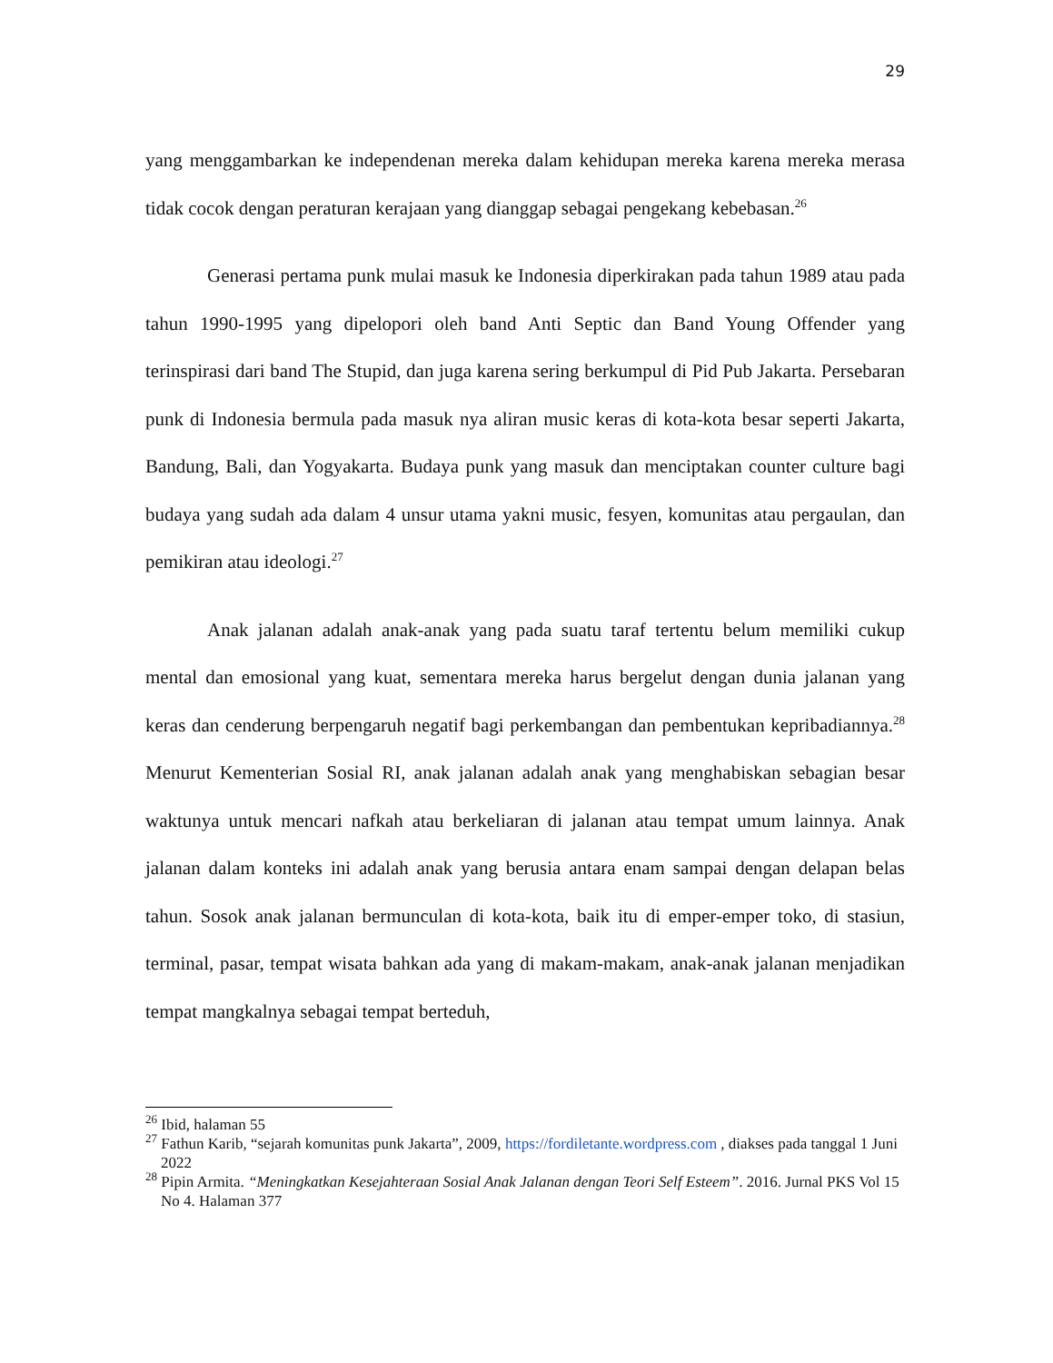29
yang menggambarkan ke independenan mereka dalam kehidupan mereka karena mereka merasa tidak cocok dengan peraturan kerajaan yang dianggap sebagai pengekang kebebasan.<sup>26</sup>
Generasi pertama punk mulai masuk ke Indonesia diperkirakan pada tahun 1989 atau pada tahun 1990-1995 yang dipelopori oleh band Anti Septic dan Band Young Offender yang terinspirasi dari band The Stupid, dan juga karena sering berkumpul di Pid Pub Jakarta. Persebaran punk di Indonesia bermula pada masuk nya aliran music keras di kota-kota besar seperti Jakarta, Bandung, Bali, dan Yogyakarta. Budaya punk yang masuk dan menciptakan counter culture bagi budaya yang sudah ada dalam 4 unsur utama yakni music, fesyen, komunitas atau pergaulan, dan pemikiran atau ideologi.<sup>27</sup>
Anak jalanan adalah anak-anak yang pada suatu taraf tertentu belum memiliki cukup mental dan emosional yang kuat, sementara mereka harus bergelut dengan dunia jalanan yang keras dan cenderung berpengaruh negatif bagi perkembangan dan pembentukan kepribadiannya.<sup>28</sup> Menurut Kementerian Sosial RI, anak jalanan adalah anak yang menghabiskan sebagian besar waktunya untuk mencari nafkah atau berkeliaran di jalanan atau tempat umum lainnya. Anak jalanan dalam konteks ini adalah anak yang berusia antara enam sampai dengan delapan belas tahun. Sosok anak jalanan bermunculan di kota-kota, baik itu di emper-emper toko, di stasiun, terminal, pasar, tempat wisata bahkan ada yang di makam-makam, anak-anak jalanan menjadikan tempat mangkalnya sebagai tempat berteduh,
<sup>26</sup> Ibid, halaman 55
<sup>27</sup> Fathun Karib, “sejarah komunitas punk Jakarta”, 2009, https://fordiletante.wordpress.com , diakses pada tanggal 1 Juni 2022
<sup>28</sup> Pipin Armita. “Meningkatkan Kesejahteraan Sosial Anak Jalanan dengan Teori Self Esteem”. 2016. Jurnal PKS Vol 15 No 4. Halaman 377